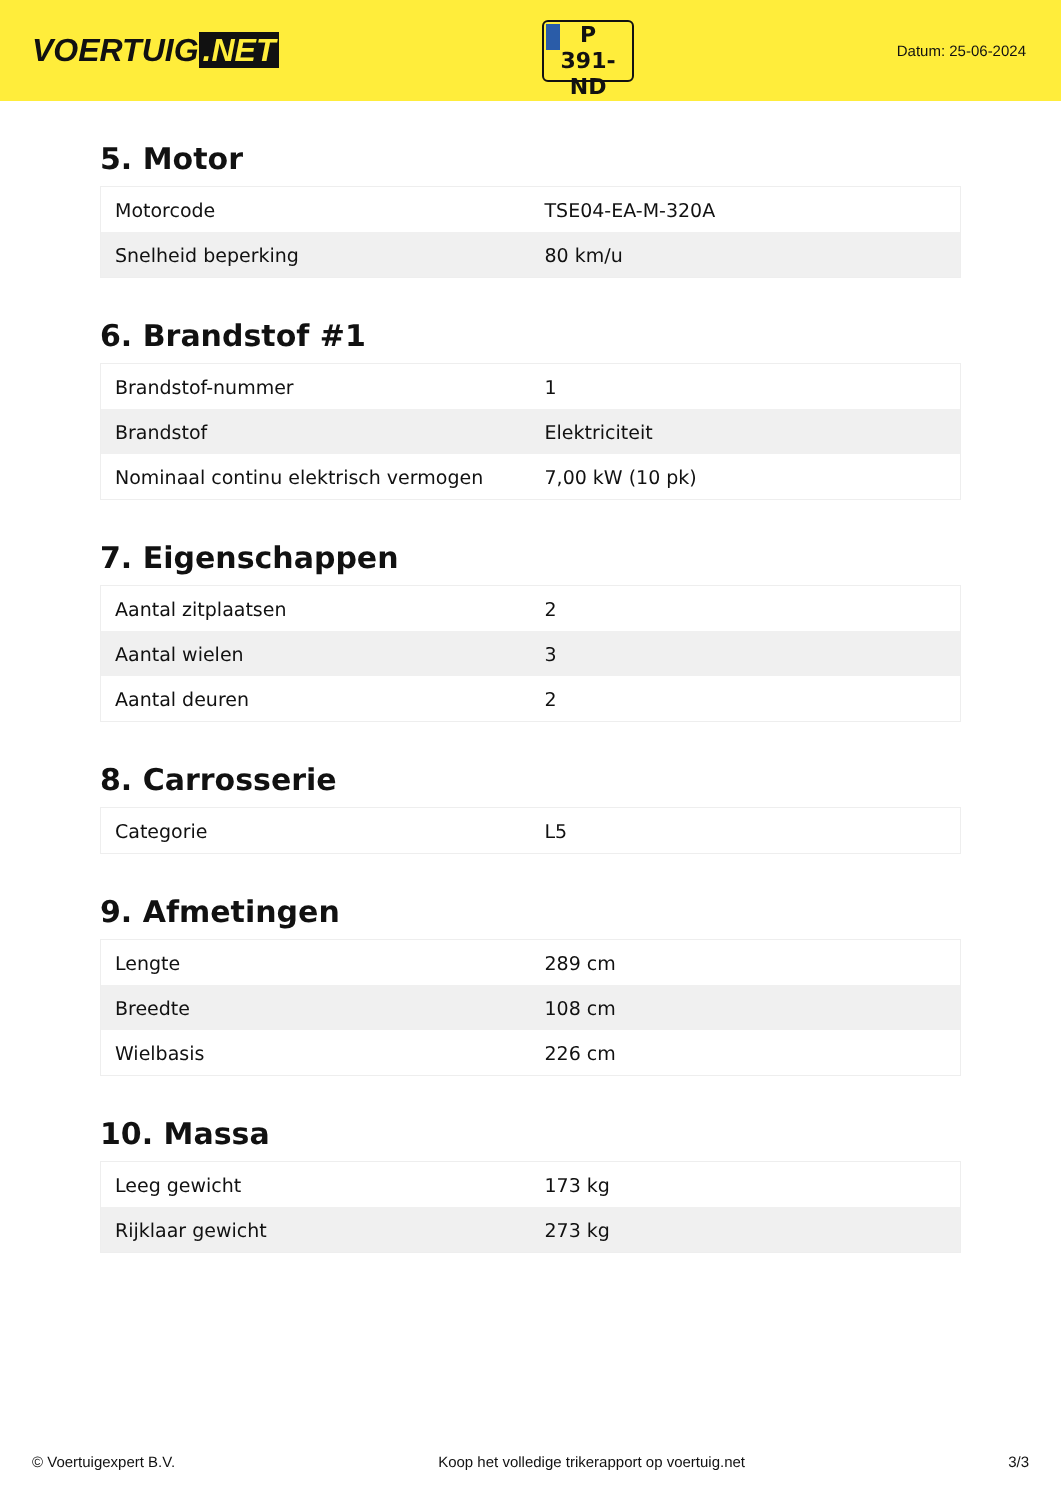VOERTUIG.NET
P
391-ND
Datum: 25-06-2024
5. Motor
| Motorcode | TSE04-EA-M-320A |
| Snelheid beperking | 80 km/u |
6. Brandstof #1
| Brandstof-nummer | 1 |
| Brandstof | Elektriciteit |
| Nominaal continu elektrisch vermogen | 7,00 kW (10 pk) |
7. Eigenschappen
| Aantal zitplaatsen | 2 |
| Aantal wielen | 3 |
| Aantal deuren | 2 |
8. Carrosserie
| Categorie | L5 |
9. Afmetingen
| Lengte | 289 cm |
| Breedte | 108 cm |
| Wielbasis | 226 cm |
10. Massa
| Leeg gewicht | 173 kg |
| Rijklaar gewicht | 273 kg |
© Voertuigexpert B.V. Koop het volledige trikerapport op voertuig.net 3/3